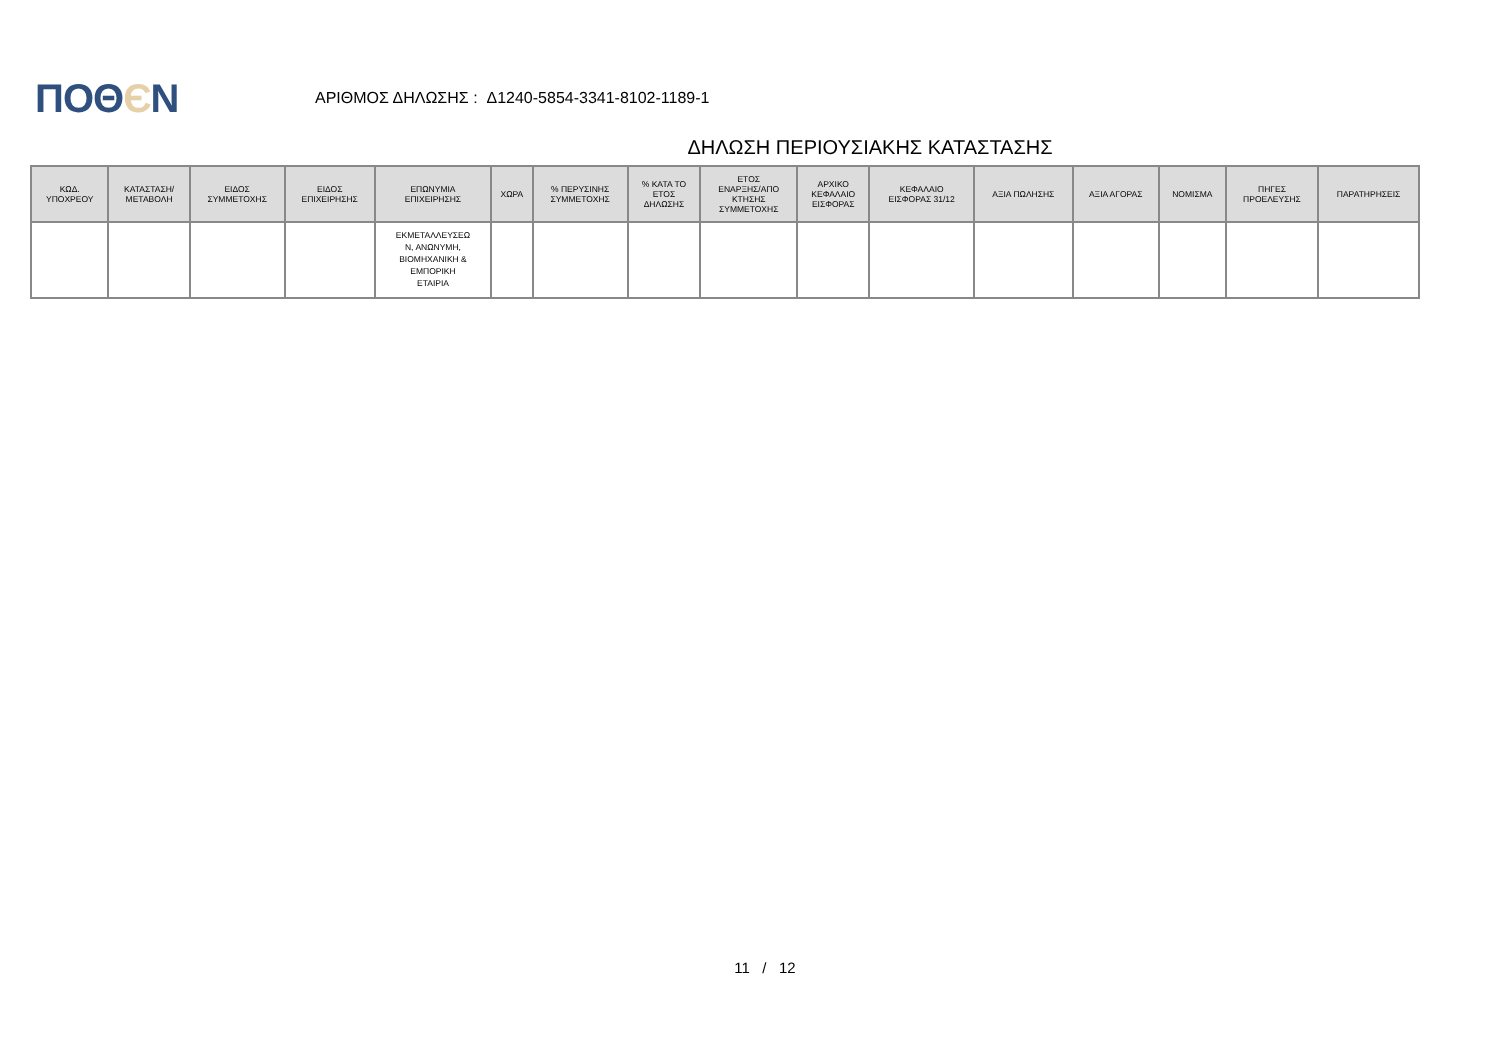ΠΟΘЄΝ
ΑΡΙΘΜΟΣ ΔΗΛΩΣΗΣ : Δ1240-5854-3341-8102-1189-1
ΔΗΛΩΣΗ ΠΕΡΙΟΥΣΙΑΚΗΣ ΚΑΤΑΣΤΑΣΗΣ
| ΚΩΔ. ΥΠΟΧΡΕΟΥ | ΚΑΤΑΣΤΑΣΗ/ ΜΕΤΑΒΟΛΗ | ΕΙΔΟΣ ΣΥΜΜΕΤΟΧΗΣ | ΕΙΔΟΣ ΕΠΙΧΕΙΡΗΣΗΣ | ΕΠΩΝΥΜΙΑ ΕΠΙΧΕΙΡΗΣΗΣ | ΧΩΡΑ | % ΠΕΡΥΣΙΝΗΣ ΣΥΜΜΕΤΟΧΗΣ | % ΚΑΤΑ ΤΟ ΕΤΟΣ ΔΗΛΩΣΗΣ | ΕΤΟΣ ΕΝΑΡΞΗΣ/ΑΠΟ ΚΤΗΣΗΣ ΣΥΜΜΕΤΟΧΗΣ | ΑΡΧΙΚΟ ΚΕΦΑΛΑΙΟ ΕΙΣΦΟΡΑΣ | ΚΕΦΑΛΑΙΟ ΕΙΣΦΟΡΑΣ 31/12 | ΑΞΙΑ ΠΩΛΗΣΗΣ | ΑΞΙΑ ΑΓΟΡΑΣ | ΝΟΜΙΣΜΑ | ΠΗΓΕΣ ΠΡΟΕΛΕΥΣΗΣ | ΠΑΡΑΤΗΡΗΣΕΙΣ |
| --- | --- | --- | --- | --- | --- | --- | --- | --- | --- | --- | --- | --- | --- | --- | --- |
| | | | | ΕΚΜΕΤΑΛΛΕΥΣΕΩ Ν, ΑΝΩΝΥΜΗ, ΒΙΟΜΗΧΑΝΙΚΗ & ΕΜΠΟΡΙΚΗ ΕΤΑΙΡΙΑ | | | | | | | | | | | |
11 / 12